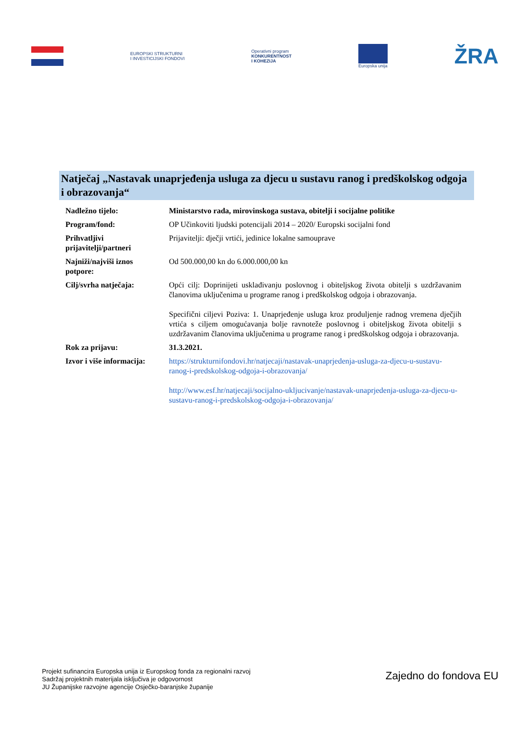EUROPSKI STRUKTURNI
I INVESTICIJSKI FONDOVI
Operativni program
KONKURENTNOST
I KOHEZIJA
Europska unija
ŽRA
Natječaj „Nastavak unaprjeđenja usluga za djecu u sustavu ranog i predškolskog odgoja i obrazovanja“
| Nadležno tijelo: | Ministarstvo rada, mirovinskoga sustava, obitelji i socijalne politike |
| Program/fond: | OP Učinkoviti ljudski potencijali 2014 – 2020/ Europski socijalni fond |
| Prihvatljivi prijavitelji/partneri | Prijavitelji: dječji vrtići, jedinice lokalne samouprave |
| Najniži/najviši iznos potpore: | Od 500.000,00 kn do 6.000.000,00 kn |
| Cilj/svrha natječaja: | Opći cilj: Doprinijeti usklađivanju poslovnog i obiteljskog života obitelji s uzdržavanim članovima uključenima u programe ranog i predškolskog odgoja i obrazovanja. Specifični ciljevi Poziva: 1. Unaprjeđenje usluga kroz produljenje radnog vremena dječjih vrtića s ciljem omogućavanja bolje ravnoteže poslovnog i obiteljskog života obitelji s uzdržavanim članovima uključenima u programe ranog i predškolskog odgoja i obrazovanja. |
| Rok za prijavu: | 31.3.2021. |
| Izvor i više informacija: | https://strukturnifondovi.hr/natjecaji/nastavak-unaprjedenja-usluga-za-djecu-u-sustavu-ranog-i-predskolskog-odgoja-i-obrazovanja/ http://www.esf.hr/natjecaji/socijalno-ukljucivanje/nastavak-unaprjedenja-usluga-za-djecu-u-sustavu-ranog-i-predskolskog-odgoja-i-obrazovanja/ |
Projekt sufinancira Europska unija iz Europskog fonda za regionalni razvoj
Sadržaj projektnih materijala isključiva je odgovornost
JU Županijske razvojne agencije Osječko-baranjske županije
Zajedno do fondova EU